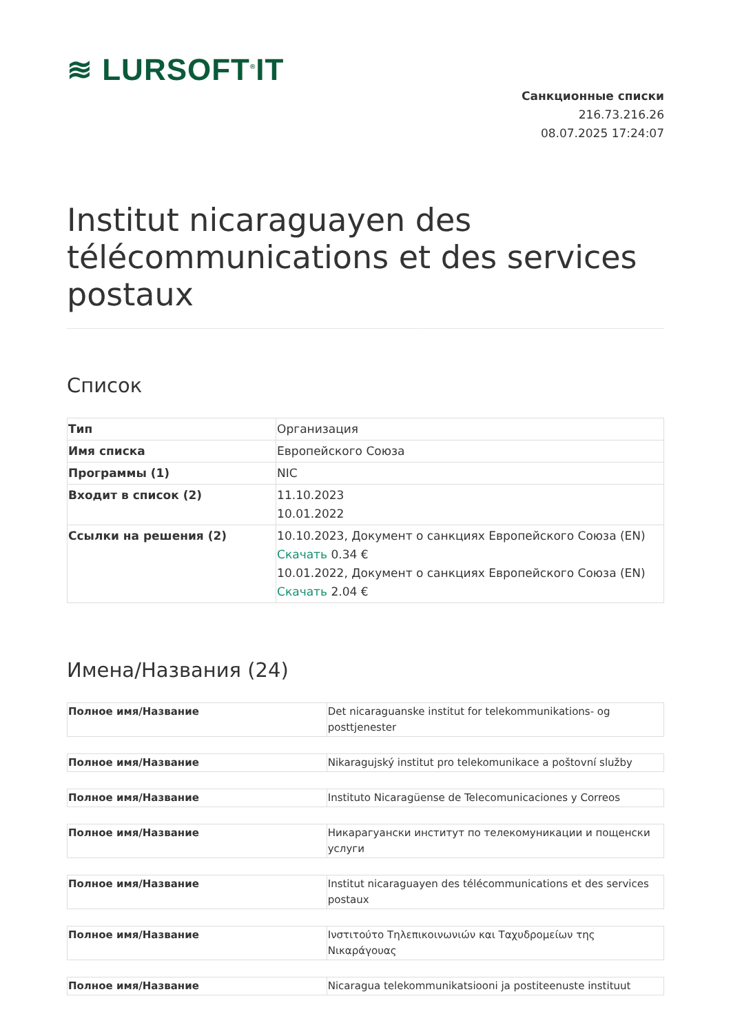≋ LURSOFT<sup>®</sup>IT
Санкционные списки
216.73.216.26
08.07.2025 17:24:07
Institut nicaraguayen des télécommunications et des services postaux
Список
| Тип | Организация |
| Имя списка | Европейского Союза |
| Программы (1) | NIC |
| Входит в список (2) | 11.10.2023 10.01.2022 |
| Ссылки на решения (2) | 10.10.2023, Документ о санкциях Европейского Союза (EN) Скачать 0.34 € 10.01.2022, Документ о санкциях Европейского Союза (EN) Скачать 2.04 € |
Имена/Названия (24)
| Полное имя/Название | Det nicaraguanske institut for telekommunikations- og posttjenester |
| Полное имя/Название | Nikaragujský institut pro telekomunikace a poštovní služby |
| Полное имя/Название | Instituto Nicaragüense de Telecomunicaciones y Correos |
| Полное имя/Название | Никарагуански институт по телекомуникации и пощенски услуги |
| Полное имя/Название | Institut nicaraguayen des télécommunications et des services postaux |
| Полное имя/Название | Ινστιτούτο Τηλεπικοινωνιών και Ταχυδρομείων της Νικαράγουας |
| Полное имя/Название | Nicaragua telekommunikatsiooni ja postiteenuste instituut |